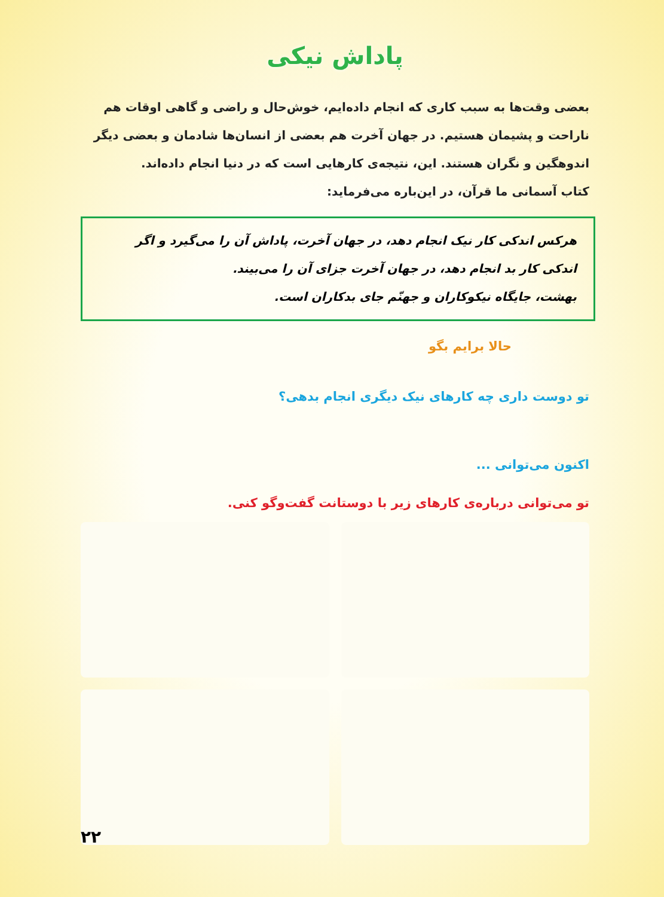پاداش نیکی
بعضی وقت‌ها به سبب کاری که انجام داده‌ایم، خوش‌حال و راضی و گاهی اوقات هم ناراحت و پشیمان هستیم. در جهان آخرت هم بعضی از انسان‌ها شادمان و بعضی دیگر اندوهگین و نگران هستند. این، نتیجه‌ی کارهایی است که در دنیا انجام داده‌اند.
کتاب آسمانی ما قرآن، در این‌باره می‌فرماید:
هرکس اندکی کار نیک انجام دهد، در جهان آخرت، پاداش آن را می‌گیرد و اگر اندکی کار بد انجام دهد، در جهان آخرت جزای آن را می‌بیند.
بهشت، جایگاه نیکوکاران و جهنّم جای بدکاران است.
حالا برایم بگو
تو دوست داری چه کارهای نیک دیگری انجام بدهی؟
اکنون می‌توانی ...
تو می‌توانی درباره‌ی کارهای زیر با دوستانت گفت‌وگو کنی.
۲۲